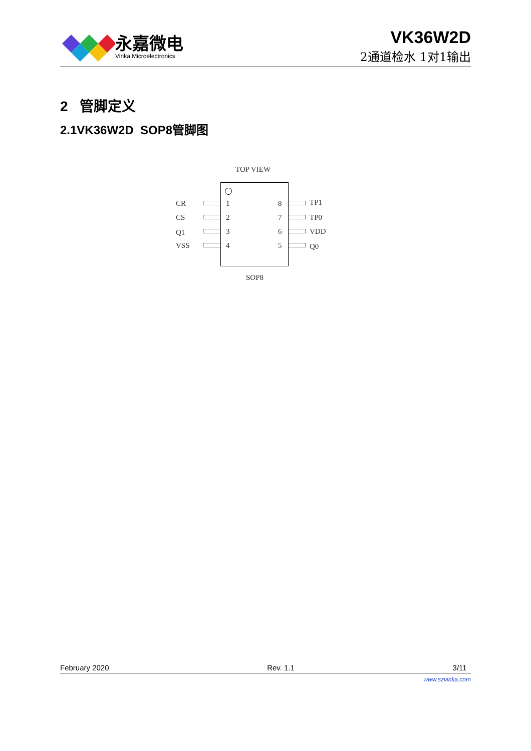永嘉微电
Vinka Microelectronics
VK36W2D
2通道检水 1对1输出
2 管脚定义
2.1VK36W2D SOP8管脚图
TOP VIEW
CR 1 8 TP1
CS 2 7 TP0
Q1 3 6 VDD
VSS 4 5 Q0
SOP8
February 2020 Rev. 1.1 3/11
www.szvinka.com